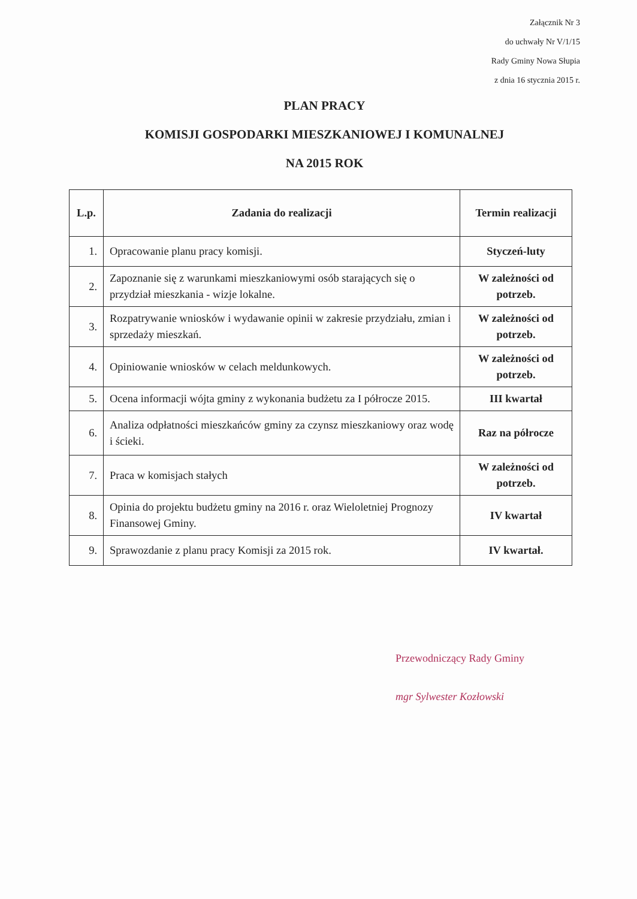Załącznik Nr 3
do uchwały Nr V/1/15
Rady Gminy Nowa Słupia
z dnia 16 stycznia 2015 r.
PLAN PRACY
KOMISJI GOSPODARKI MIESZKANIOWEJ I KOMUNALNEJ
NA 2015 ROK
| L.p. | Zadania do realizacji | Termin realizacji |
| --- | --- | --- |
| 1. | Opracowanie planu pracy komisji. | Styczeń-luty |
| 2. | Zapoznanie się z warunkami mieszkaniowymi osób starających się o przydział mieszkania - wizje lokalne. | W zależności od potrzeb. |
| 3. | Rozpatrywanie wniosków i wydawanie opinii w zakresie przydziału, zmian i sprzedaży mieszkań. | W zależności od potrzeb. |
| 4. | Opiniowanie wniosków w celach meldunkowych. | W zależności od potrzeb. |
| 5. | Ocena informacji wójta gminy z wykonania budżetu za I półrocze 2015. | III kwartał |
| 6. | Analiza odpłatności mieszkańców gminy za czynsz mieszkaniowy oraz wodę i ścieki. | Raz na półrocze |
| 7. | Praca w komisjach stałych | W zależności od potrzeb. |
| 8. | Opinia do projektu budżetu gminy na 2016 r. oraz Wieloletniej Prognozy Finansowej Gminy. | IV kwartał |
| 9. | Sprawozdanie z planu pracy Komisji za 2015 rok. | IV kwartał. |
Przewodniczący Rady Gminy
mgr Sylwester Kozłowski